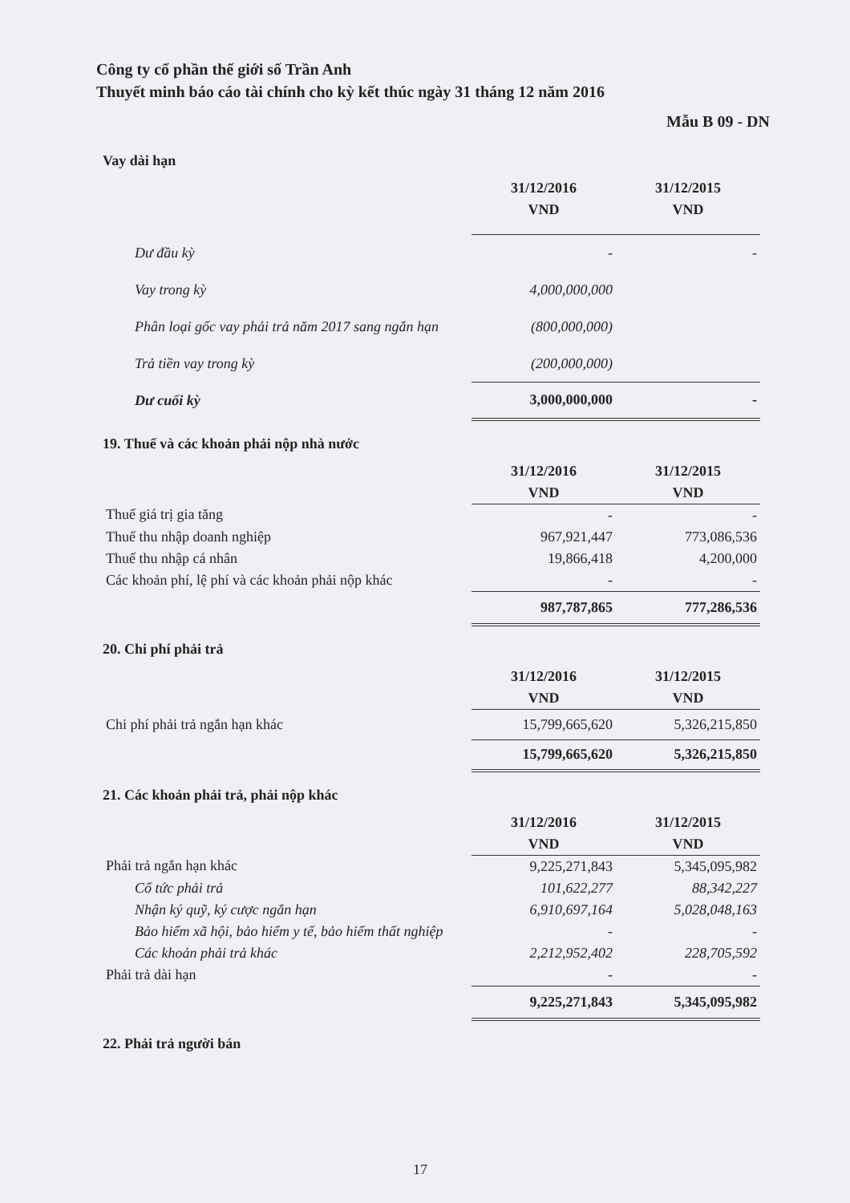Công ty cổ phần thế giới số Trần Anh
Thuyết minh báo cáo tài chính cho kỳ kết thúc ngày 31 tháng 12 năm 2016
Mẫu B 09 - DN
Vay dài hạn
| | 31/12/2016 | 31/12/2015 |
| | VND | VND |
| Dư đầu kỳ | - | - |
| Vay trong kỳ | 4,000,000,000 | |
| Phân loại gốc vay phải trả năm 2017 sang ngắn hạn | (800,000,000) | |
| Trả tiền vay trong kỳ | (200,000,000) | |
| Dư cuối kỳ | 3,000,000,000 | - |
19. Thuế và các khoản phải nộp nhà nước
| | 31/12/2016 | 31/12/2015 |
| | VND | VND |
| Thuế giá trị gia tăng | - | - |
| Thuế thu nhập doanh nghiệp | 967,921,447 | 773,086,536 |
| Thuế thu nhập cá nhân | 19,866,418 | 4,200,000 |
| Các khoản phí, lệ phí và các khoản phải nộp khác | - | - |
| | 987,787,865 | 777,286,536 |
20. Chi phí phải trả
| | 31/12/2016 | 31/12/2015 |
| | VND | VND |
| Chi phí phải trả ngắn hạn khác | 15,799,665,620 | 5,326,215,850 |
| | 15,799,665,620 | 5,326,215,850 |
21. Các khoản phải trả, phải nộp khác
| | 31/12/2016 | 31/12/2015 |
| | VND | VND |
| Phải trả ngắn hạn khác | 9,225,271,843 | 5,345,095,982 |
| Cổ tức phải trả | 101,622,277 | 88,342,227 |
| Nhận ký quỹ, ký cược ngắn hạn | 6,910,697,164 | 5,028,048,163 |
| Bảo hiểm xã hội, bảo hiểm y tế, bảo hiểm thất nghiệp | - | - |
| Các khoản phải trả khác | 2,212,952,402 | 228,705,592 |
| Phải trả dài hạn | - | - |
| | 9,225,271,843 | 5,345,095,982 |
22. Phải trả người bán
17